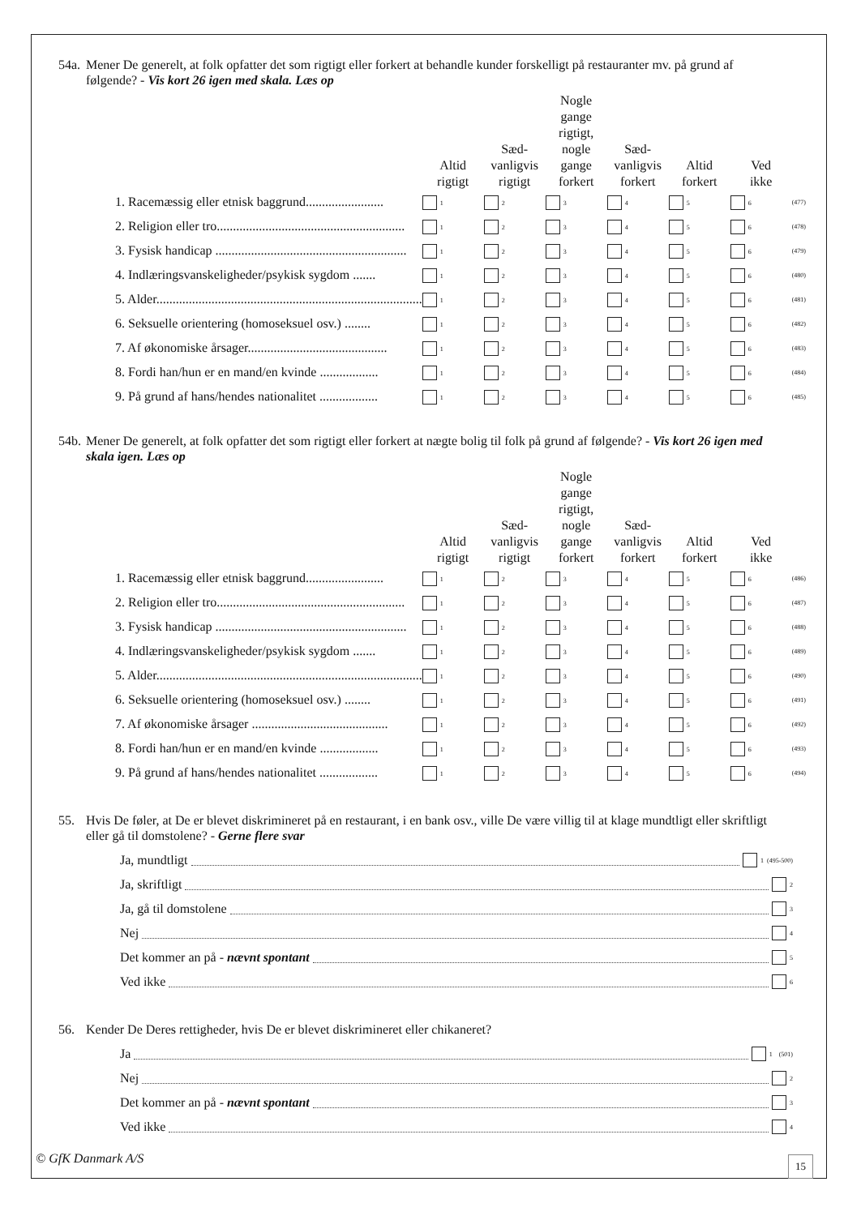54a. Mener De generelt, at folk opfatter det som rigtigt eller forkert at behandle kunder forskelligt på restauranter mv. på grund af følgende? - Vis kort 26 igen med skala. Læs op
| | Altid rigtigt | Sæd- vanligvis rigtigt | Nogle gange rigtigt, nogle gange forkert | Sæd- vanligvis forkert | Altid forkert | Ved ikke | |
| --- | --- | --- | --- | --- | --- | --- | --- |
| 1. Racemæssig eller etnisk baggrund........................ | 1 | 2 | 3 | 4 | 5 | 6 | (477) |
| 2. Religion eller tro.......................................................... | 1 | 2 | 3 | 4 | 5 | 6 | (478) |
| 3. Fysisk handicap ........................................................... | 1 | 2 | 3 | 4 | 5 | 6 | (479) |
| 4. Indlæringsvanskeligheder/psykisk sygdom ....... | 1 | 2 | 3 | 4 | 5 | 6 | (480) |
| 5. Alder.................................................................................. | 1 | 2 | 3 | 4 | 5 | 6 | (481) |
| 6. Seksuelle orientering (homoseksuel osv.) ........ | 1 | 2 | 3 | 4 | 5 | 6 | (482) |
| 7. Af økonomiske årsager........................................... | 1 | 2 | 3 | 4 | 5 | 6 | (483) |
| 8. Fordi han/hun er en mand/en kvinde .................. | 1 | 2 | 3 | 4 | 5 | 6 | (484) |
| 9. På grund af hans/hendes nationalitet .................. | 1 | 2 | 3 | 4 | 5 | 6 | (485) |
54b. Mener De generelt, at folk opfatter det som rigtigt eller forkert at nægte bolig til folk på grund af følgende? - Vis kort 26 igen med skala igen. Læs op
| | Altid rigtigt | Sæd- vanligvis rigtigt | Nogle gange rigtigt, nogle gange forkert | Sæd- vanligvis forkert | Altid forkert | Ved ikke | |
| --- | --- | --- | --- | --- | --- | --- | --- |
| 1. Racemæssig eller etnisk baggrund........................ | 1 | 2 | 3 | 4 | 5 | 6 | (486) |
| 2. Religion eller tro.......................................................... | 1 | 2 | 3 | 4 | 5 | 6 | (487) |
| 3. Fysisk handicap ........................................................... | 1 | 2 | 3 | 4 | 5 | 6 | (488) |
| 4. Indlæringsvanskeligheder/psykisk sygdom ....... | 1 | 2 | 3 | 4 | 5 | 6 | (489) |
| 5. Alder.................................................................................. | 1 | 2 | 3 | 4 | 5 | 6 | (490) |
| 6. Seksuelle orientering (homoseksuel osv.) ........ | 1 | 2 | 3 | 4 | 5 | 6 | (491) |
| 7. Af økonomiske årsager .......................................... | 1 | 2 | 3 | 4 | 5 | 6 | (492) |
| 8. Fordi han/hun er en mand/en kvinde .................. | 1 | 2 | 3 | 4 | 5 | 6 | (493) |
| 9. På grund af hans/hendes nationalitet .................. | 1 | 2 | 3 | 4 | 5 | 6 | (494) |
55. Hvis De føler, at De er blevet diskrimineret på en restaurant, i en bank osv., ville De være villig til at klage mundtligt eller skriftligt eller gå til domstolene? - Gerne flere svar
Ja, mundtligt 1 (495-500)
Ja, skriftligt 2
Ja, gå til domstolene 3
Nej 4
Det kommer an på - nævnt spontant 5
Ved ikke 6
56. Kender De Deres rettigheder, hvis De er blevet diskrimineret eller chikaneret?
Ja 1 (501)
Nej 2
Det kommer an på - nævnt spontant 3
Ved ikke 4
© GfK Danmark A/S 15